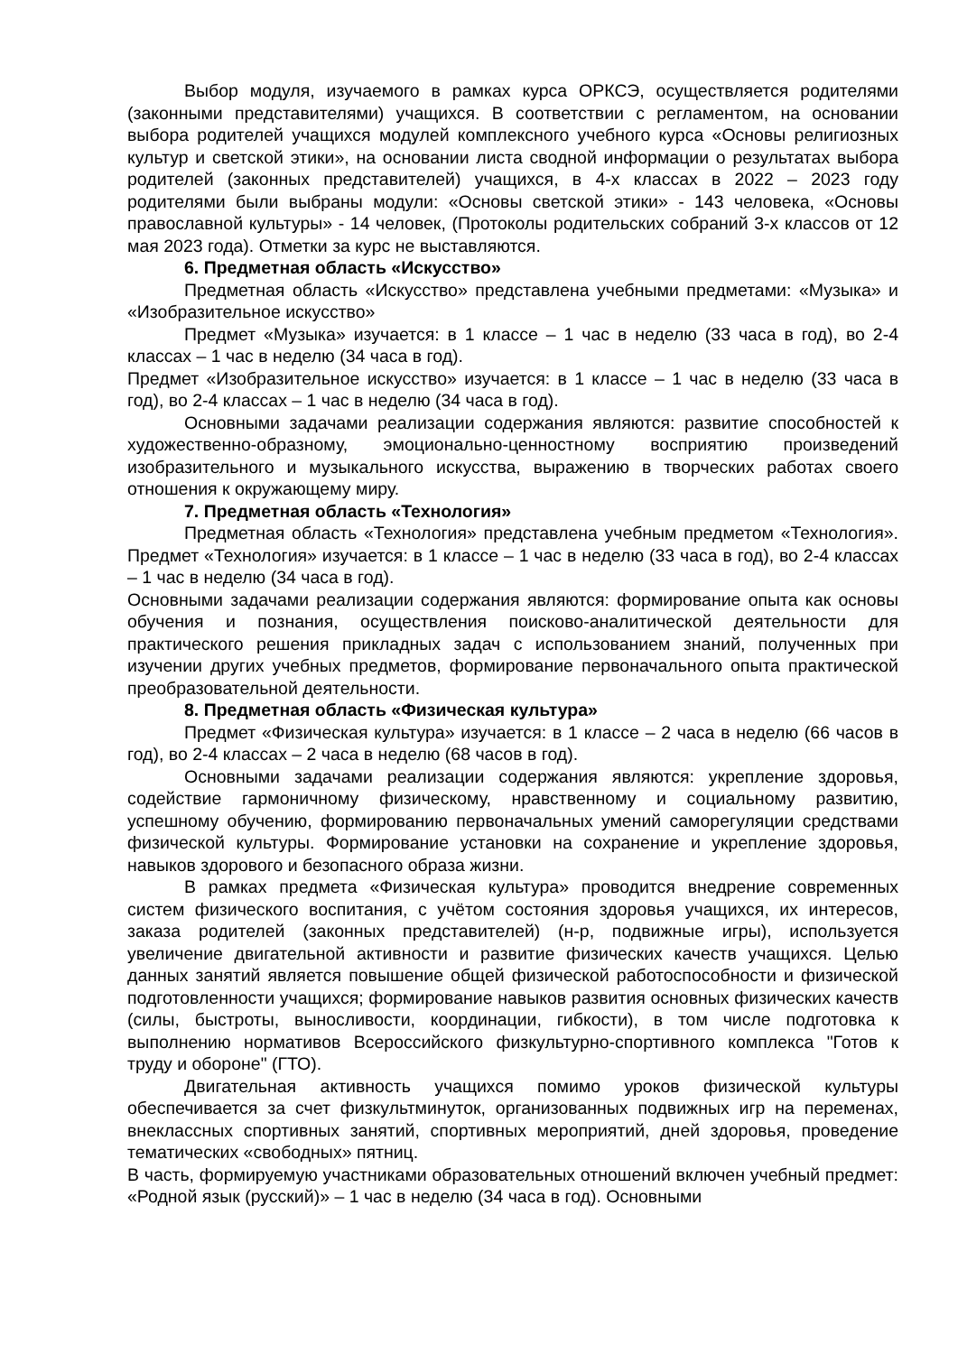Выбор модуля, изучаемого в рамках курса ОРКСЭ, осуществляется родителями (законными представителями) учащихся. В соответствии с регламентом, на основании выбора родителей учащихся модулей комплексного учебного курса «Основы религиозных культур и светской этики», на основании листа сводной информации о результатах выбора родителей (законных представителей) учащихся, в 4-х классах в 2022 – 2023 году родителями были выбраны модули: «Основы светской этики» - 143 человека, «Основы православной культуры» - 14 человек, (Протоколы родительских собраний 3-х классов от 12 мая 2023 года). Отметки за курс не выставляются.
6. Предметная область «Искусство»
Предметная область «Искусство» представлена учебными предметами: «Музыка» и «Изобразительное искусство»
Предмет «Музыка» изучается: в 1 классе – 1 час в неделю (33 часа в год), во 2-4 классах – 1 час в неделю (34 часа в год).
Предмет «Изобразительное искусство» изучается: в 1 классе – 1 час в неделю (33 часа в год), во 2-4 классах – 1 час в неделю (34 часа в год).
Основными задачами реализации содержания являются: развитие способностей к художественно-образному, эмоционально-ценностному восприятию произведений изобразительного и музыкального искусства, выражению в творческих работах своего отношения к окружающему миру.
7. Предметная область «Технология»
Предметная область «Технология» представлена учебным предметом «Технология». Предмет «Технология» изучается: в 1 классе – 1 час в неделю (33 часа в год), во 2-4 классах – 1 час в неделю (34 часа в год).
Основными задачами реализации содержания являются: формирование опыта как основы обучения и познания, осуществления поисково-аналитической деятельности для практического решения прикладных задач с использованием знаний, полученных при изучении других учебных предметов, формирование первоначального опыта практической преобразовательной деятельности.
8. Предметная область «Физическая культура»
Предмет «Физическая культура» изучается: в 1 классе – 2 часа в неделю (66 часов в год), во 2-4 классах – 2 часа в неделю (68 часов в год).
Основными задачами реализации содержания являются: укрепление здоровья, содействие гармоничному физическому, нравственному и социальному развитию, успешному обучению, формированию первоначальных умений саморегуляции средствами физической культуры. Формирование установки на сохранение и укрепление здоровья, навыков здорового и безопасного образа жизни.
В рамках предмета «Физическая культура» проводится внедрение современных систем физического воспитания, с учётом состояния здоровья учащихся, их интересов, заказа родителей (законных представителей) (н-р, подвижные игры), используется увеличение двигательной активности и развитие физических качеств учащихся. Целью данных занятий является повышение общей физической работоспособности и физической подготовленности учащихся; формирование навыков развития основных физических качеств (силы, быстроты, выносливости, координации, гибкости), в том числе подготовка к выполнению нормативов Всероссийского физкультурно-спортивного комплекса "Готов к труду и обороне" (ГТО).
Двигательная активность учащихся помимо уроков физической культуры обеспечивается за счет физкультминуток, организованных подвижных игр на переменах, внеклассных спортивных занятий, спортивных мероприятий, дней здоровья, проведение тематических «свободных» пятниц.
В часть, формируемую участниками образовательных отношений включен учебный предмет: «Родной язык (русский)» – 1 час в неделю (34 часа в год). Основными